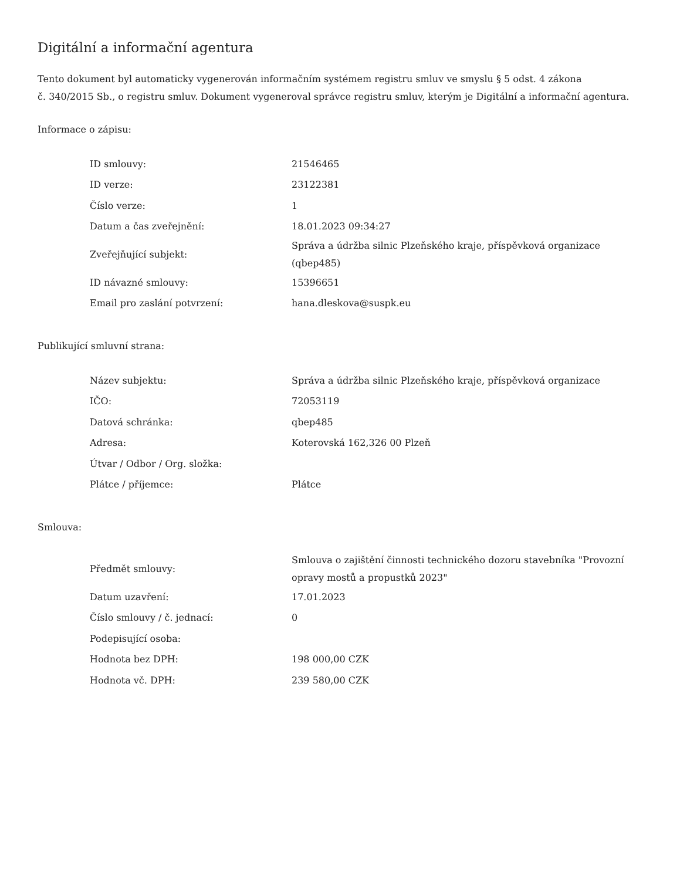Digitální a informační agentura
Tento dokument byl automaticky vygenerován informačním systémem registru smluv ve smyslu § 5 odst. 4 zákona
č. 340/2015 Sb., o registru smluv. Dokument vygeneroval správce registru smluv, kterým je Digitální a informační agentura.
Informace o zápisu:
| ID smlouvy: | 21546465 |
| ID verze: | 23122381 |
| Číslo verze: | 1 |
| Datum a čas zveřejnění: | 18.01.2023 09:34:27 |
| Zveřejňující subjekt: | Správa a údržba silnic Plzeňského kraje, příspěvková organizace (qbep485) |
| ID návazné smlouvy: | 15396651 |
| Email pro zaslání potvrzení: | hana.dleskova@suspk.eu |
Publikující smluvní strana:
| Název subjektu: | Správa a údržba silnic Plzeňského kraje, příspěvková organizace |
| IČO: | 72053119 |
| Datová schránka: | qbep485 |
| Adresa: | Koterovská 162,326 00 Plzeň |
| Útvar / Odbor / Org. složka: | |
| Plátce / příjemce: | Plátce |
Smlouva:
| Předmět smlouvy: | Smlouva o zajištění činnosti technického dozoru stavebníka "Provozní opravy mostů a propustků 2023" |
| Datum uzavření: | 17.01.2023 |
| Číslo smlouvy / č. jednací: | 0 |
| Podepisující osoba: | |
| Hodnota bez DPH: | 198 000,00 CZK |
| Hodnota vč. DPH: | 239 580,00 CZK |